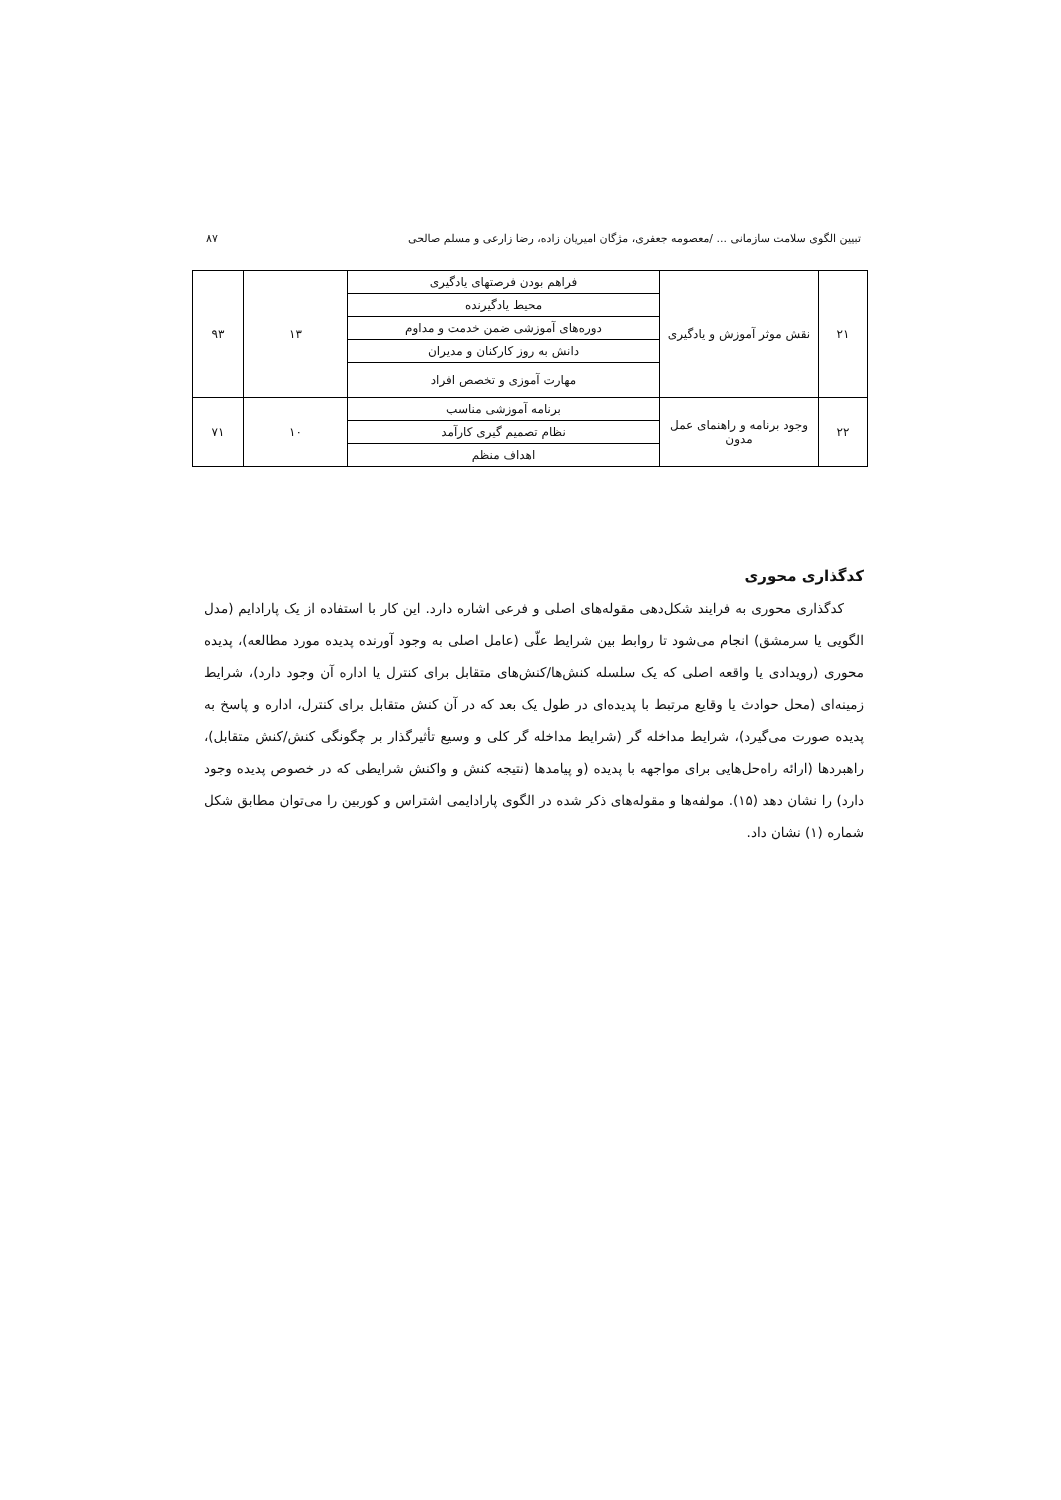تبیین الگوی سلامت سازمانی ... /معصومه جعفری، مژگان امیریان زاده، رضا زارعی و مسلم صالحی ۸۷
| ۲۱ | نقش موثر آموزش و یادگیری | فراهم بودن فرصتهای یادگیری | ۱۳ | ۹۳ |
| | | محیط یادگیرنده | | |
| | | دوره‌های آموزشی ضمن خدمت و مداوم | | |
| | | دانش به روز کارکنان و مدیران | | |
| | | مهارت آموزی و تخصص افراد | | |
| ۲۲ | وجود برنامه و راهنمای عمل مدون | برنامه آموزشی مناسب | ۱۰ | ۷۱ |
| | | نظام تصمیم گیری کارآمد | | |
| | | اهداف منظم | | |
کدگذاری محوری
کدگذاری محوری به فرایند شکل‌دهی مقوله‌های اصلی و فرعی اشاره دارد. این کار با استفاده از یک پارادایم (مدل الگویی یا سرمشق) انجام می‌شود تا روابط بین شرایط علّی (عامل اصلی به وجود آورنده پدیده مورد مطالعه)، پدیده محوری (رویدادی یا واقعه اصلی که یک سلسله کنش‌ها/کنش‌های متقابل برای کنترل یا اداره آن وجود دارد)، شرایط زمینه‌ای (محل حوادث یا وقایع مرتبط با پدیده‌ای در طول یک بعد که در آن کنش متقابل برای کنترل، اداره و پاسخ به پدیده صورت می‌گیرد)، شرایط مداخله گر (شرایط مداخله گر کلی و وسیع تأثیرگذار بر چگونگی کنش/کنش متقابل)، راهبردها (ارائه راه‌حل‌هایی برای مواجهه با پدیده (و پیامدها (نتیجه کنش و واکنش شرایطی که در خصوص پدیده وجود دارد) را نشان دهد (۱۵). مولفه‌ها و مقوله‌های ذکر شده در الگوی پارادایمی اشتراس و کوربین را می‌توان مطابق شکل شماره (۱) نشان داد.